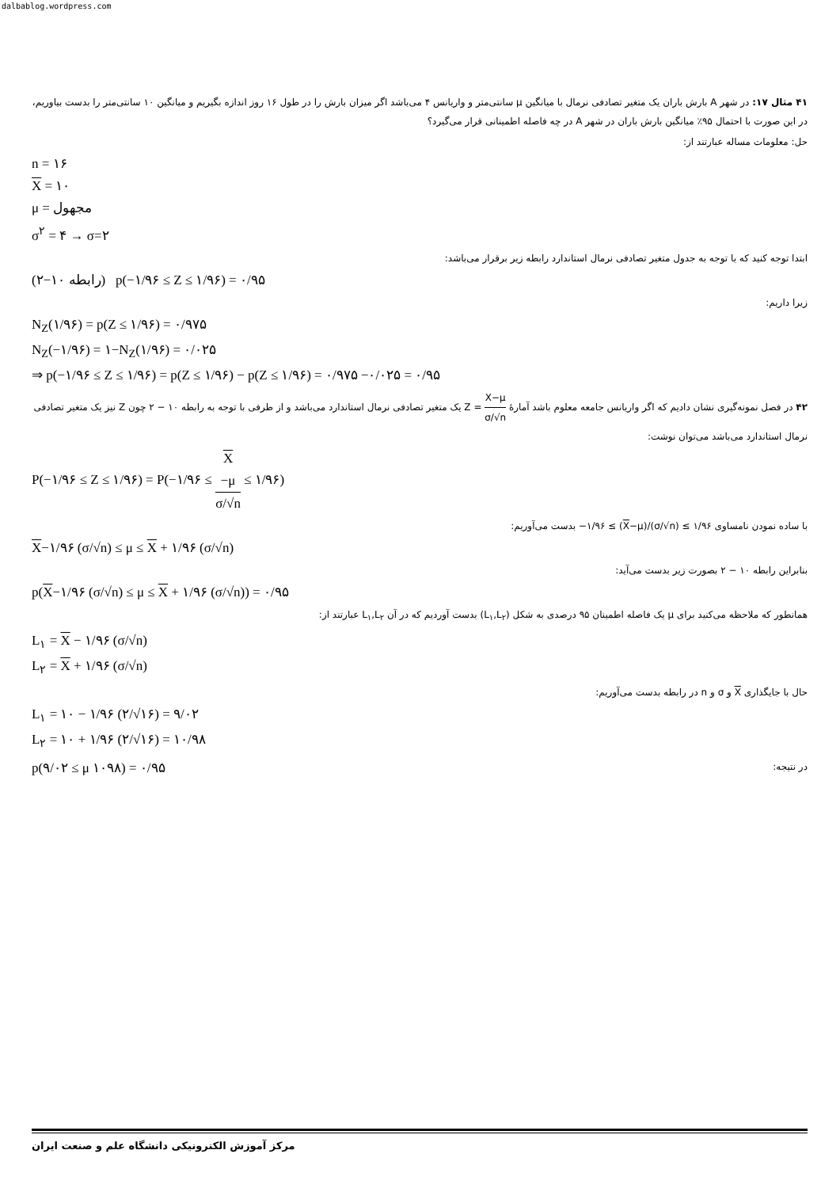dalbablog.wordpress.com
۴۱ مثال ۱۷: در شهر A بارش باران یک متغیر تصادفی نرمال با میانگین μ سانتی‌متر و واریانس ۴ می‌باشد اگر میزان بارش را در طول ۱۶ روز اندازه بگیریم و میانگین ۱۰ سانتی‌متر را بدست بیاوریم، در این صورت با احتمال ۹۵٪ میانگین بارش باران در شهر A در چه فاصله اطمینانی قرار می‌گیرد؟
حل: معلومات مساله عبارتند از:
n = ۱۶
X = ۱۰
μ = مجهول
σ<sup>۲</sup> = ۴ → σ=۲
ابتدا توجه کنید که با توجه به جدول متغیر تصادفی نرمال استاندارد رابطه زیر برقرار می‌باشد:
(رابطه ۱۰−۲) p(−۱/۹۶ ≤ Z ≤ ۱/۹۶) = ۰/۹۵
زیرا داریم:
N<sub>Z</sub>(۱/۹۶) = p(Z ≤ ۱/۹۶) = ۰/۹۷۵
N<sub>Z</sub>(−۱/۹۶) = ۱−N<sub>Z</sub>(۱/۹۶) = ۰/۰۲۵
⇒ p(−۱/۹۶ ≤ Z ≤ ۱/۹۶) = p(Z ≤ ۱/۹۶) − p(Z ≤ ۱/۹۶) = ۰/۹۷۵ −۰/۰۲۵ = ۰/۹۵
۴۲ در فصل نمونه‌گیری نشان دادیم که اگر واریانس جامعه معلوم باشد آمارهٔ X−μ σ/√n = Z یک متغیر تصادفی نرمال استاندارد می‌باشد و از طرفی با توجه به رابطه ۱۰ − ۲ چون Z نیز یک متغیر تصادفی نرمال استاندارد می‌باشد می‌توان نوشت:
P(−۱/۹۶ ≤ Z ≤ ۱/۹۶) = P(−۱/۹۶ ≤ X
−μ σ/√n ≤ ۱/۹۶)
با ساده نمودن نامساوی −۱/۹۶ ≤ (X−μ)/(σ/√n) ≤ ۱/۹۶ بدست می‌آوریم:
X−۱/۹۶ (σ/√n) ≤ μ ≤ X + ۱/۹۶ (σ/√n)
بنابراین رابطه ۱۰ − ۲ بصورت زیر بدست می‌آید:
p(X−۱/۹۶ (σ/√n) ≤ μ ≤ X + ۱/۹۶ (σ/√n)) = ۰/۹۵
همانطور که ملاحظه می‌کنید برای μ یک فاصله اطمینان ۹۵ درصدی به شکل (L<sub>۱</sub>,L<sub>۲</sub>) بدست آوردیم که در آن L<sub>۱</sub>,L<sub>۲</sub> عبارتند از:
L<sub>۱</sub> = X − ۱/۹۶ (σ/√n)
L<sub>۲</sub> = X + ۱/۹۶ (σ/√n)
حال با جایگذاری X و σ و n در رابطه بدست می‌آوریم:
L<sub>۱</sub> = ۱۰ − ۱/۹۶ (۲/√۱۶) = ۹/۰۲
L<sub>۲</sub> = ۱۰ + ۱/۹۶ (۲/√۱۶) = ۱۰/۹۸
p(۹/۰۲ ≤ μ ۱۰۹۸) = ۰/۹۵
در نتیجه:
مرکز آموزش الکترونیکی دانشگاه علم و صنعت ایران